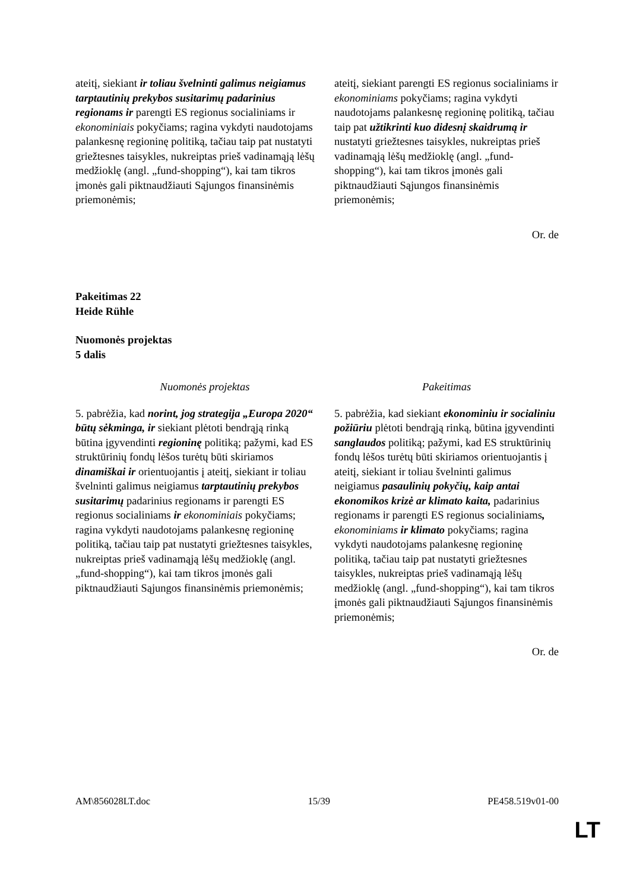| ateitį, siekiant ir toliau švelninti galimus neigiamus tarptautinių prekybos susitarimų padarinius regionams ir parengti ES regionus socialiniams ir ekonominiais pokyčiams; ragina vykdyti naudotojams palankesnę regioninę politiką, tačiau taip pat nustatyti griežtesnes taisykles, nukreiptas prieš vadinamąją lėšų medžioklę (angl. „fund-shopping“), kai tam tikros įmonės gali piktnaudžiauti Sąjungos finansinėmis priemonėmis; | ateitį, siekiant parengti ES regionus socialiniams ir ekonominiams pokyčiams; ragina vykdyti naudotojams palankesnę regioninę politiką, tačiau taip pat užtikrinti kuo didesnį skaidrumą ir nustatyti griežtesnes taisykles, nukreiptas prieš vadinamąją lėšų medžioklę (angl. „fund-shopping“), kai tam tikros įmonės gali piktnaudžiauti Sąjungos finansinėmis priemonėmis; |
Or. de
Pakeitimas 22
Heide Rühle
Nuomonės projektas
5 dalis
| Nuomonės projektas | Pakeitimas |
| --- | --- |
| 5. pabrėžia, kad norint, jog strategija „Europa 2020“ būtų sėkminga, ir siekiant plėtoti bendrąją rinką būtina įgyvendinti regioninę politiką; pažymi, kad ES struktūrinių fondų lėšos turėtų būti skiriamos dinamiškai ir orientuojantis į ateitį, siekiant ir toliau švelninti galimus neigiamus tarptautinių prekybos susitarimų padarinius regionams ir parengti ES regionus socialiniams ir ekonominiais pokyčiams; ragina vykdyti naudotojams palankesnę regioninę politiką, tačiau taip pat nustatyti griežtesnes taisykles, nukreiptas prieš vadinamąją lėšų medžioklę (angl. „fund-shopping“), kai tam tikros įmonės gali piktnaudžiauti Sąjungos finansinėmis priemonėmis; | 5. pabrėžia, kad siekiant ekonominiu ir socialiniu požiūriu plėtoti bendrąją rinką, būtina įgyvendinti sanglaudos politiką; pažymi, kad ES struktūrinių fondų lėšos turėtų būti skiriamos orientuojantis į ateitį, siekiant ir toliau švelninti galimus neigiamus pasaulinių pokyčių, kaip antai ekonomikos krizė ar klimato kaita, padarinius regionams ir parengti ES regionus socialiniams , ekonominiams ir klimato pokyčiams; ragina vykdyti naudotojams palankesnę regioninę politiką, tačiau taip pat nustatyti griežtesnes taisykles, nukreiptas prieš vadinamąją lėšų medžioklę (angl. „fund-shopping“), kai tam tikros įmonės gali piktnaudžiauti Sąjungos finansinėmis priemonėmis; |
Or. de
AM\856028LT.doc 15/39 PE458.519v01-00
LT